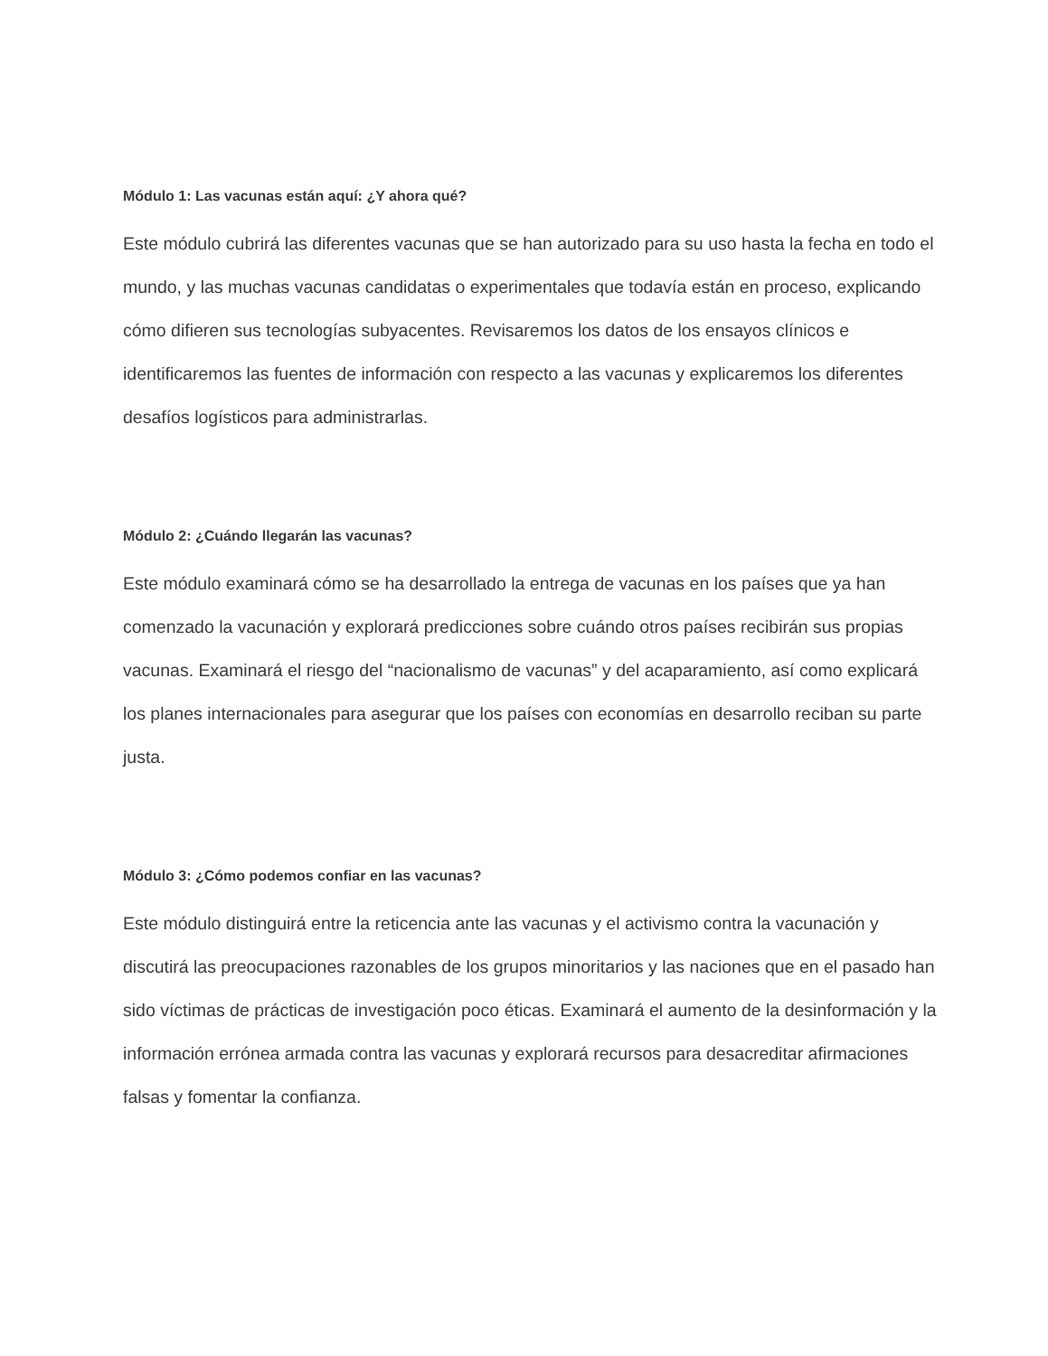Módulo 1: Las vacunas están aquí: ¿Y ahora qué?
Este módulo cubrirá las diferentes vacunas que se han autorizado para su uso hasta la fecha en todo el mundo, y las muchas vacunas candidatas o experimentales que todavía están en proceso, explicando cómo difieren sus tecnologías subyacentes. Revisaremos los datos de los ensayos clínicos e identificaremos las fuentes de información con respecto a las vacunas y explicaremos los diferentes desafíos logísticos para administrarlas.
Módulo 2: ¿Cuándo llegarán las vacunas?
Este módulo examinará cómo se ha desarrollado la entrega de vacunas en los países que ya han comenzado la vacunación y explorará predicciones sobre cuándo otros países recibirán sus propias vacunas. Examinará el riesgo del “nacionalismo de vacunas” y del acaparamiento, así como explicará los planes internacionales para asegurar que los países con economías en desarrollo reciban su parte justa.
Módulo 3: ¿Cómo podemos confiar en las vacunas?
Este módulo distinguirá entre la reticencia ante las vacunas y el activismo contra la vacunación y discutirá las preocupaciones razonables de los grupos minoritarios y las naciones que en el pasado han sido víctimas de prácticas de investigación poco éticas. Examinará el aumento de la desinformación y la información errónea armada contra las vacunas y explorará recursos para desacreditar afirmaciones falsas y fomentar la confianza.